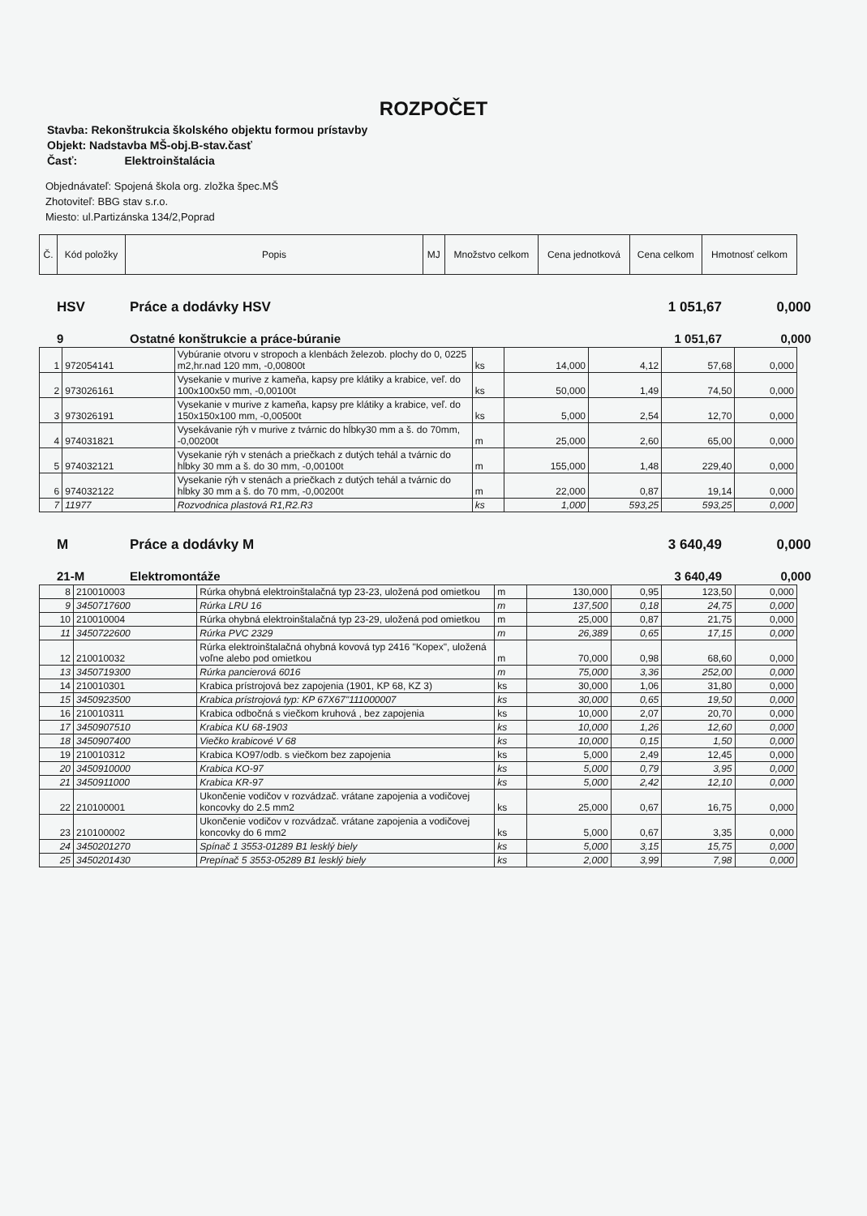ROZPOČET
Stavba: Rekonštrukcia školského objektu formou prístavby
Objekt: Nadstavba MŠ-obj.B-stav.časť
Časť: Elektroinštalácia
Objednávateľ: Spojená škola org. zložka špec.MŠ
Zhotoviteľ: BBG stav s.r.o.
Miesto: ul.Partizánska 134/2,Poprad
| Č. | Kód položky | Popis | MJ | Množstvo celkom | Cena jednotková | Cena celkom | Hmotnosť celkom |
| --- | --- | --- | --- | --- | --- | --- | --- |
HSV Práce a dodávky HSV 1 051,67 0,000
9 Ostatné konštrukcie a práce-búranie 1 051,67 0,000
| 1 | 972054141 | Vybúranie otvoru v stropoch a klenbách železob. plochy do 0, 0225 m2,hr.nad 120 mm, -0,00800t | ks | 14,000 | 4,12 | 57,68 | 0,000 |
| 2 | 973026161 | Vysekanie v murive z kameňa, kapsy pre klátiky a krabice, veľ. do 100x100x50 mm, -0,00100t | ks | 50,000 | 1,49 | 74,50 | 0,000 |
| 3 | 973026191 | Vysekanie v murive z kameňa, kapsy pre klátiky a krabice, veľ. do 150x150x100 mm, -0,00500t | ks | 5,000 | 2,54 | 12,70 | 0,000 |
| 4 | 974031821 | Vysekávanie rýh v murive z tvárnic do hĺbky30 mm a š. do 70mm, -0,00200t | m | 25,000 | 2,60 | 65,00 | 0,000 |
| 5 | 974032121 | Vysekanie rýh v stenách a priečkach z dutých tehál a tvárnic do hĺbky 30 mm a š. do 30 mm, -0,00100t | m | 155,000 | 1,48 | 229,40 | 0,000 |
| 6 | 974032122 | Vysekanie rýh v stenách a priečkach z dutých tehál a tvárnic do hĺbky 30 mm a š. do 70 mm, -0,00200t | m | 22,000 | 0,87 | 19,14 | 0,000 |
| 7 | 11977 | Rozvodnica plastová R1,R2.R3 | ks | 1,000 | 593,25 | 593,25 | 0,000 |
M Práce a dodávky M 3 640,49 0,000
21-M Elektromontáže 3 640,49 0,000
| 8 | 210010003 | Rúrka ohybná elektroinštalačná typ 23-23, uložená pod omietkou | m | 130,000 | 0,95 | 123,50 | 0,000 |
| 9 | 3450717600 | Rúrka LRU 16 | m | 137,500 | 0,18 | 24,75 | 0,000 |
| 10 | 210010004 | Rúrka ohybná elektroinštalačná typ 23-29, uložená pod omietkou | m | 25,000 | 0,87 | 21,75 | 0,000 |
| 11 | 3450722600 | Rúrka PVC 2329 | m | 26,389 | 0,65 | 17,15 | 0,000 |
| 12 | 210010032 | Rúrka elektroinštalačná ohybná kovová typ 2416 "Kopex", uložená voľne alebo pod omietkou | m | 70,000 | 0,98 | 68,60 | 0,000 |
| 13 | 3450719300 | Rúrka pancierová 6016 | m | 75,000 | 3,36 | 252,00 | 0,000 |
| 14 | 210010301 | Krabica prístrojová bez zapojenia (1901, KP 68, KZ 3) | ks | 30,000 | 1,06 | 31,80 | 0,000 |
| 15 | 3450923500 | Krabica prístrojová typ: KP 67X67"111000007 | ks | 30,000 | 0,65 | 19,50 | 0,000 |
| 16 | 210010311 | Krabica odbočná s viečkom kruhová , bez zapojenia | ks | 10,000 | 2,07 | 20,70 | 0,000 |
| 17 | 3450907510 | Krabica KU 68-1903 | ks | 10,000 | 1,26 | 12,60 | 0,000 |
| 18 | 3450907400 | Viečko krabicové V 68 | ks | 10,000 | 0,15 | 1,50 | 0,000 |
| 19 | 210010312 | Krabica KO97/odb. s viečkom bez zapojenia | ks | 5,000 | 2,49 | 12,45 | 0,000 |
| 20 | 3450910000 | Krabica KO-97 | ks | 5,000 | 0,79 | 3,95 | 0,000 |
| 21 | 3450911000 | Krabica KR-97 | ks | 5,000 | 2,42 | 12,10 | 0,000 |
| 22 | 210100001 | Ukončenie vodičov v rozvádzač. vrátane zapojenia a vodičovej koncovky do 2.5 mm2 | ks | 25,000 | 0,67 | 16,75 | 0,000 |
| 23 | 210100002 | Ukončenie vodičov v rozvádzač. vrátane zapojenia a vodičovej koncovky do 6 mm2 | ks | 5,000 | 0,67 | 3,35 | 0,000 |
| 24 | 3450201270 | Spínač 1 3553-01289 B1 lesklý biely | ks | 5,000 | 3,15 | 15,75 | 0,000 |
| 25 | 3450201430 | Prepínač 5 3553-05289 B1 lesklý biely | ks | 2,000 | 3,99 | 7,98 | 0,000 |